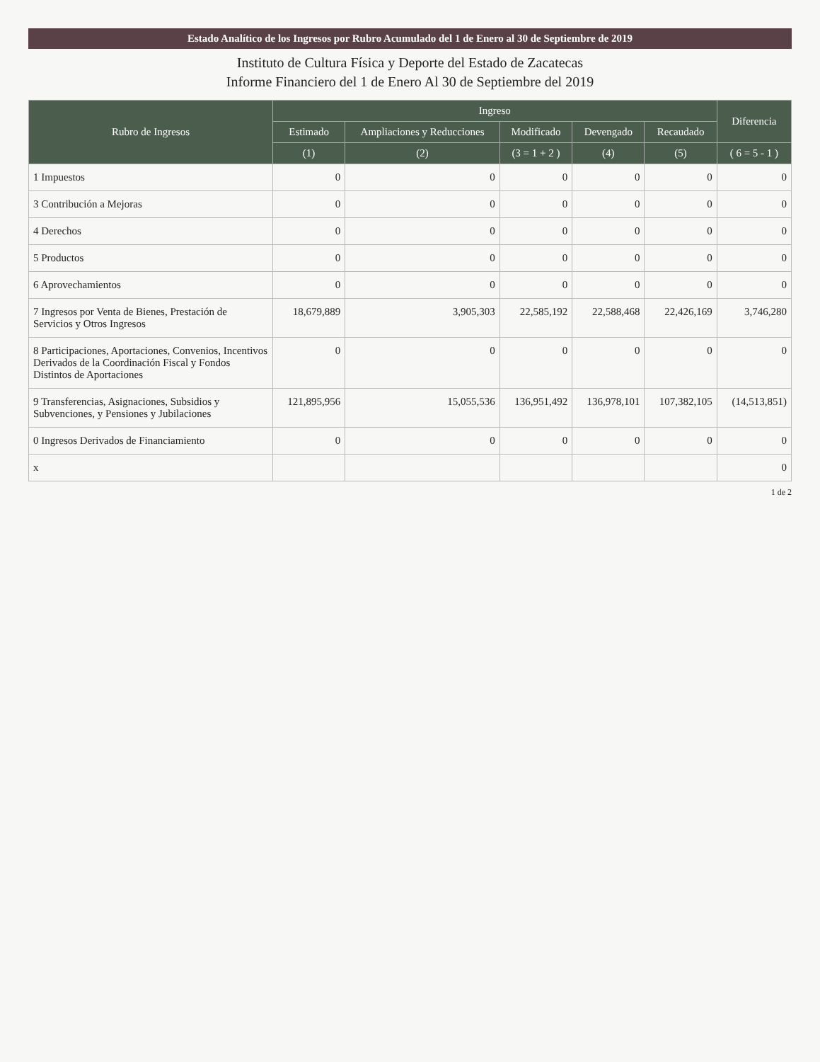Estado Analítico de los Ingresos por Rubro Acumulado del 1 de Enero al 30 de Septiembre de 2019
Instituto de Cultura Física y Deporte del Estado de Zacatecas
Informe Financiero del 1 de Enero Al 30 de Septiembre del 2019
| Rubro de Ingresos | Ingreso | | | | | Diferencia |
| --- | --- | --- | --- | --- | --- | --- |
| | Estimado | Ampliaciones y Reducciones | Modificado | Devengado | Recaudado | |
| | (1) | (2) | (3 = 1 + 2 ) | (4) | (5) | ( 6 = 5 - 1 ) |
| 1 Impuestos | 0 | 0 | 0 | 0 | 0 | 0 |
| 3 Contribución a Mejoras | 0 | 0 | 0 | 0 | 0 | 0 |
| 4 Derechos | 0 | 0 | 0 | 0 | 0 | 0 |
| 5 Productos | 0 | 0 | 0 | 0 | 0 | 0 |
| 6 Aprovechamientos | 0 | 0 | 0 | 0 | 0 | 0 |
| 7 Ingresos por Venta de Bienes, Prestación de Servicios y Otros Ingresos | 18,679,889 | 3,905,303 | 22,585,192 | 22,588,468 | 22,426,169 | 3,746,280 |
| 8 Participaciones, Aportaciones, Convenios, Incentivos Derivados de la Coordinación Fiscal y Fondos Distintos de Aportaciones | 0 | 0 | 0 | 0 | 0 | 0 |
| 9 Transferencias, Asignaciones, Subsidios y Subvenciones, y Pensiones y Jubilaciones | 121,895,956 | 15,055,536 | 136,951,492 | 136,978,101 | 107,382,105 | (14,513,851) |
| 0 Ingresos Derivados de Financiamiento | 0 | 0 | 0 | 0 | 0 | 0 |
| x | | | | | | 0 |
1 de 2